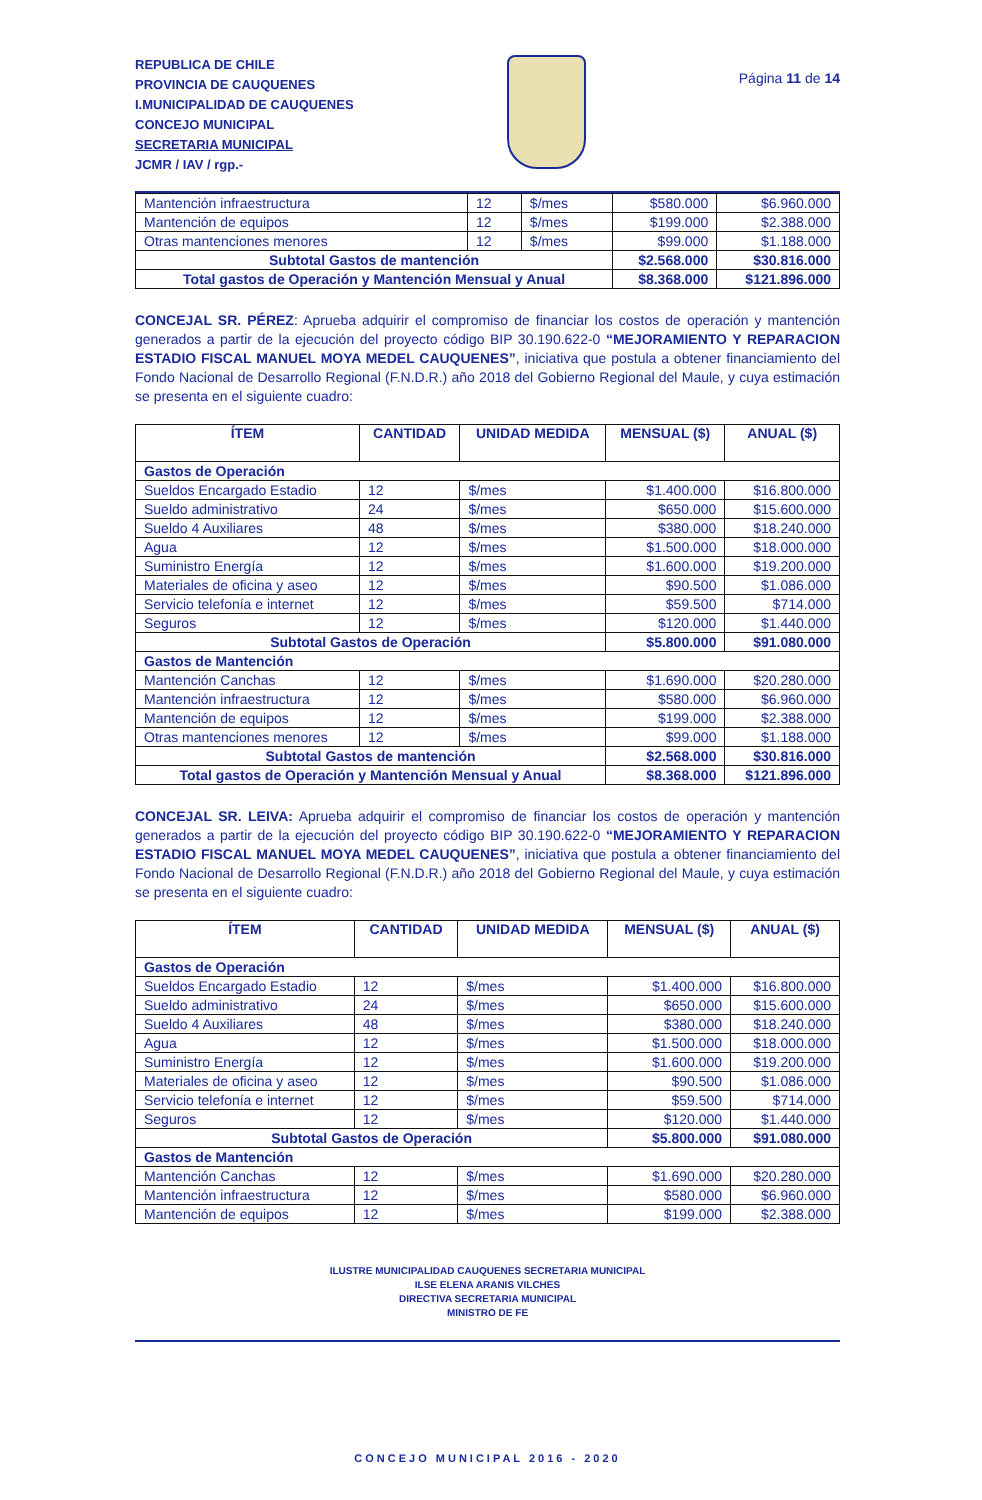REPUBLICA DE CHILE
PROVINCIA DE CAUQUENES
I.MUNICIPALIDAD DE CAUQUENES
CONCEJO MUNICIPAL
SECRETARIA MUNICIPAL
JCMR / IAV / rgp.-
Página 11 de 14
| Mantención infraestructura | 12 | $/mes | $580.000 | $6.960.000 |
| Mantención de equipos | 12 | $/mes | $199.000 | $2.388.000 |
| Otras mantenciones menores | 12 | $/mes | $99.000 | $1.188.000 |
| Subtotal Gastos de mantención | | | $2.568.000 | $30.816.000 |
| Total gastos de Operación y Mantención Mensual y Anual | | | $8.368.000 | $121.896.000 |
CONCEJAL SR. PÉREZ: Aprueba adquirir el compromiso de financiar los costos de operación y mantención generados a partir de la ejecución del proyecto código BIP 30.190.622-0 “MEJORAMIENTO Y REPARACION ESTADIO FISCAL MANUEL MOYA MEDEL CAUQUENES”, iniciativa que postula a obtener financiamiento del Fondo Nacional de Desarrollo Regional (F.N.D.R.) año 2018 del Gobierno Regional del Maule, y cuya estimación se presenta en el siguiente cuadro:
| ÍTEM | CANTIDAD | UNIDAD MEDIDA | MENSUAL ($) | ANUAL ($) |
| --- | --- | --- | --- | --- |
| Gastos de Operación | | | | |
| Sueldos Encargado Estadio | 12 | $/mes | $1.400.000 | $16.800.000 |
| Sueldo administrativo | 24 | $/mes | $650.000 | $15.600.000 |
| Sueldo 4 Auxiliares | 48 | $/mes | $380.000 | $18.240.000 |
| Agua | 12 | $/mes | $1.500.000 | $18.000.000 |
| Suministro Energía | 12 | $/mes | $1.600.000 | $19.200.000 |
| Materiales de oficina y aseo | 12 | $/mes | $90.500 | $1.086.000 |
| Servicio telefonía e internet | 12 | $/mes | $59.500 | $714.000 |
| Seguros | 12 | $/mes | $120.000 | $1.440.000 |
| Subtotal Gastos de Operación | | | $5.800.000 | $91.080.000 |
| Gastos de Mantención | | | | |
| Mantención Canchas | 12 | $/mes | $1.690.000 | $20.280.000 |
| Mantención infraestructura | 12 | $/mes | $580.000 | $6.960.000 |
| Mantención de equipos | 12 | $/mes | $199.000 | $2.388.000 |
| Otras mantenciones menores | 12 | $/mes | $99.000 | $1.188.000 |
| Subtotal Gastos de mantención | | | $2.568.000 | $30.816.000 |
| Total gastos de Operación y Mantención Mensual y Anual | | | $8.368.000 | $121.896.000 |
CONCEJAL SR. LEIVA: Aprueba adquirir el compromiso de financiar los costos de operación y mantención generados a partir de la ejecución del proyecto código BIP 30.190.622-0 “MEJORAMIENTO Y REPARACION ESTADIO FISCAL MANUEL MOYA MEDEL CAUQUENES”, iniciativa que postula a obtener financiamiento del Fondo Nacional de Desarrollo Regional (F.N.D.R.) año 2018 del Gobierno Regional del Maule, y cuya estimación se presenta en el siguiente cuadro:
| ÍTEM | CANTIDAD | UNIDAD MEDIDA | MENSUAL ($) | ANUAL ($) |
| --- | --- | --- | --- | --- |
| Gastos de Operación | | | | |
| Sueldos Encargado Estadio | 12 | $/mes | $1.400.000 | $16.800.000 |
| Sueldo administrativo | 24 | $/mes | $650.000 | $15.600.000 |
| Sueldo 4 Auxiliares | 48 | $/mes | $380.000 | $18.240.000 |
| Agua | 12 | $/mes | $1.500.000 | $18.000.000 |
| Suministro Energía | 12 | $/mes | $1.600.000 | $19.200.000 |
| Materiales de oficina y aseo | 12 | $/mes | $90.500 | $1.086.000 |
| Servicio telefonía e internet | 12 | $/mes | $59.500 | $714.000 |
| Seguros | 12 | $/mes | $120.000 | $1.440.000 |
| Subtotal Gastos de Operación | | | $5.800.000 | $91.080.000 |
| Gastos de Mantención | | | | |
| Mantención Canchas | 12 | $/mes | $1.690.000 | $20.280.000 |
| Mantención infraestructura | 12 | $/mes | $580.000 | $6.960.000 |
| Mantención de equipos | 12 | $/mes | $199.000 | $2.388.000 |
ILUSTRE MUNICIPALIDAD CAUQUENES SECRETARIA MUNICIPAL
ILSE ELENA ARANIS VILCHES
DIRECTIVA SECRETARIA MUNICIPAL
MINISTRO DE FE
CONCEJO MUNICIPAL 2016 - 2020